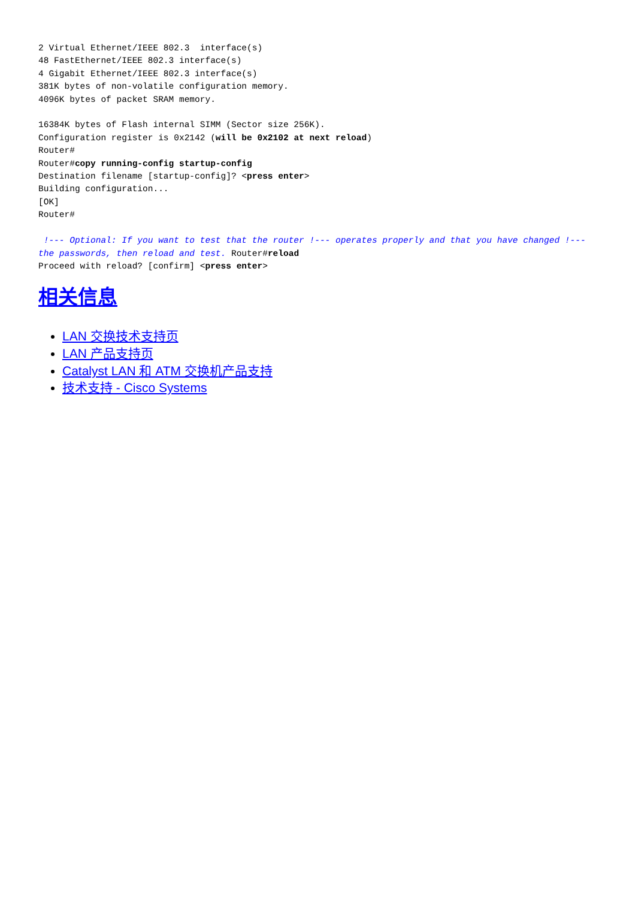2 Virtual Ethernet/IEEE 802.3  interface(s)
48 FastEthernet/IEEE 802.3 interface(s)
4 Gigabit Ethernet/IEEE 802.3 interface(s)
381K bytes of non-volatile configuration memory.
4096K bytes of packet SRAM memory.

16384K bytes of Flash internal SIMM (Sector size 256K).
Configuration register is 0x2142 (will be 0x2102 at next reload)
Router#
Router#copy running-config startup-config
Destination filename [startup-config]? <press enter>
Building configuration...
[OK]
Router#

 !--- Optional: If you want to test that the router !--- operates properly and that you have changed !--- the passwords, then reload and test. Router#reload
Proceed with reload? [confirm] <press enter>
相关信息
LAN 交换技术支持页
LAN 产品支持页
Catalyst LAN 和 ATM 交换机产品支持
技术支持 - Cisco Systems